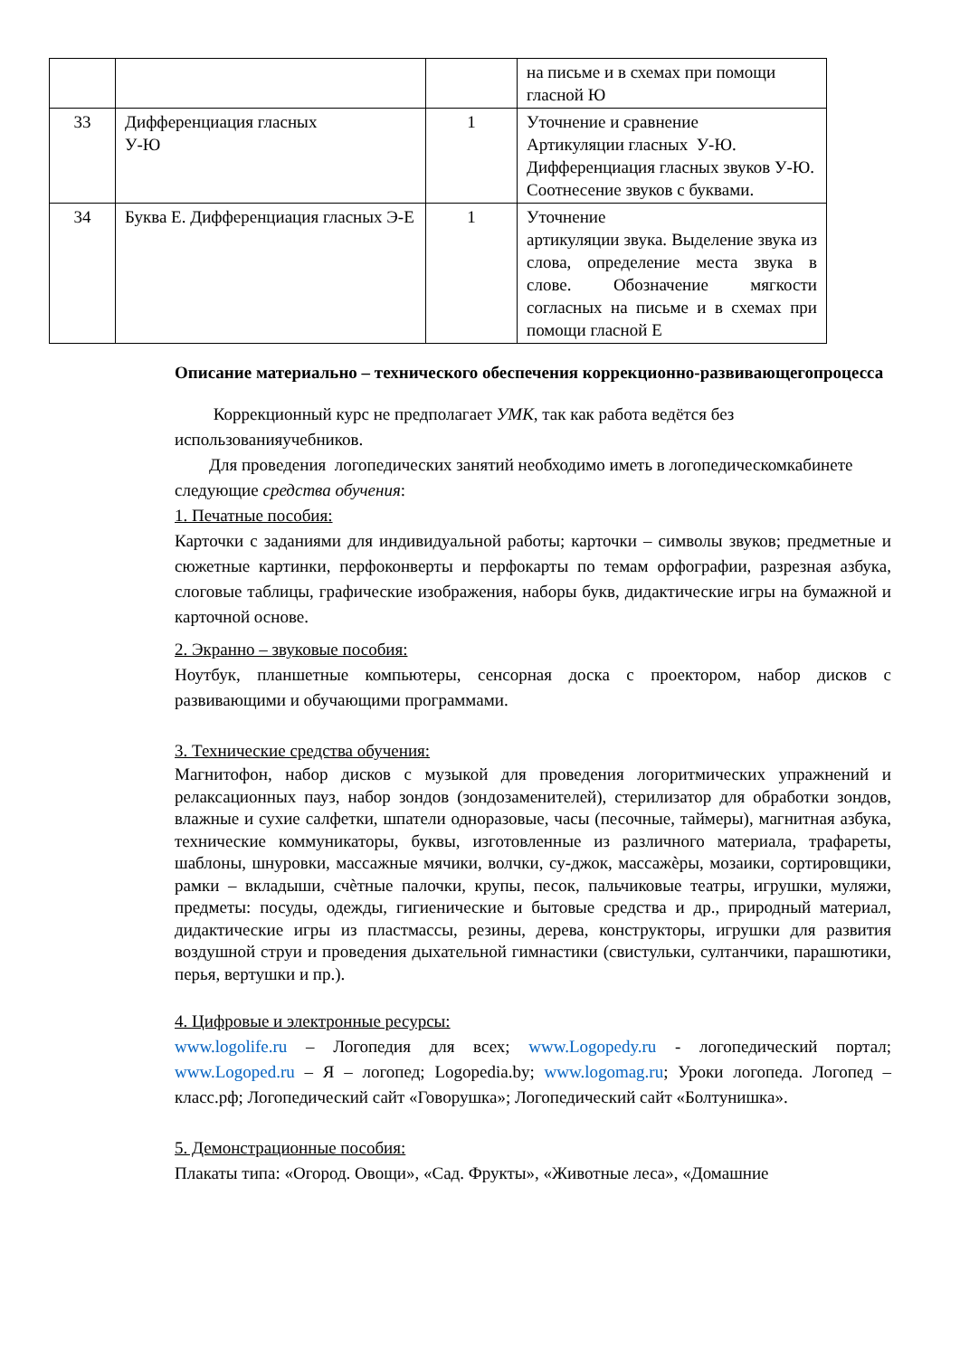| | | | на письме и в схемах при помощи гласной Ю |
| 33 | Дифференциация гласных У-Ю | 1 | Уточнение и сравнение Артикуляции гласных У-Ю. Дифференциация гласных звуков У-Ю. Соотнесение звуков с буквами. |
| 34 | Буква Е. Дифференциация гласных Э-Е | 1 | Уточнение артикуляции звука. Выделение звука из слова, определение места звука в слове. Обозначение мягкости согласных на письме и в схемах при помощи гласной Е |
Описание материально – технического обеспечения коррекционно-развивающегопроцесса
Коррекционный курс не предполагает УМК, так как работа ведётся без использованияучебников.
Для проведения логопедических занятий необходимо иметь в логопедическомкабинете следующие средства обучения:
1. Печатные пособия:
Карточки с заданиями для индивидуальной работы; карточки – символы звуков; предметные и сюжетные картинки, перфоконверты и перфокарты по темам орфографии, разрезная азбука, слоговые таблицы, графические изображения, наборы букв, дидактические игры на бумажной и карточной основе.
2. Экранно – звуковые пособия:
Ноутбук, планшетные компьютеры, сенсорная доска с проектором, набор дисков с развивающими и обучающими программами.
3. Технические средства обучения:
Магнитофон, набор дисков с музыкой для проведения логоритмических упражнений и релаксационных пауз, набор зондов (зондозаменителей), стерилизатор для обработки зондов, влажные и сухие салфетки, шпатели одноразовые, часы (песочные, таймеры), магнитная азбука, технические коммуникаторы, буквы, изготовленные из различного материала, трафареты, шаблоны, шнуровки, массажные мячики, волчки, су-джок, массажѐры, мозаики, сортировщики, рамки – вкладыши, счѐтные палочки, крупы, песок, пальчиковые театры, игрушки, муляжи, предметы: посуды, одежды, гигиенические и бытовые средства и др., природный материал, дидактические игры из пластмассы, резины, дерева, конструкторы, игрушки для развития воздушной струи и проведения дыхательной гимнастики (свистульки, султанчики, парашютики, перья, вертушки и пр.).
4. Цифровые и электронные ресурсы:
www.logolife.ru – Логопедия для всех; www.Logopedy.ru - логопедический портал; www.Logoped.ru – Я – логопед; Logopedia.by; www.logomag.ru; Уроки логопеда. Логопед – класс.рф; Логопедический сайт «Говорушка»; Логопедический сайт «Болтунишка».
5. Демонстрационные пособия:
Плакаты типа: «Огород. Овощи», «Сад. Фрукты», «Животные леса», «Домашние